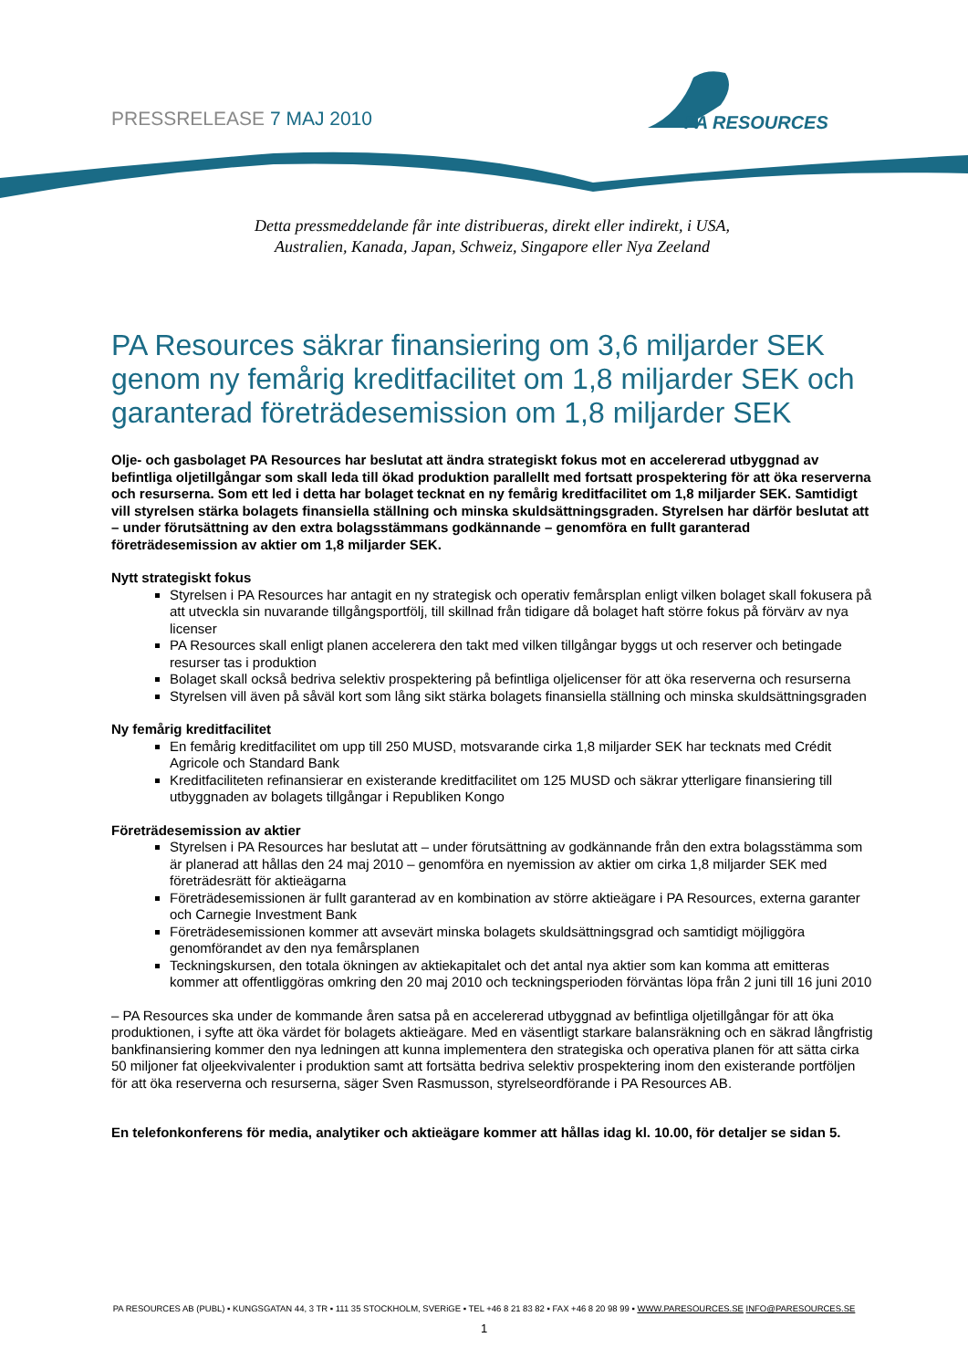PRESSRELEASE 7 MAJ 2010
PA RESOURCES
Detta pressmeddelande får inte distribueras, direkt eller indirekt, i USA,
Australien, Kanada, Japan, Schweiz, Singapore eller Nya Zeeland
PA Resources säkrar finansiering om 3,6 miljarder SEK genom ny femårig kreditfacilitet om 1,8 miljarder SEK och garanterad företrädesemission om 1,8 miljarder SEK
Olje- och gasbolaget PA Resources har beslutat att ändra strategiskt fokus mot en accelererad utbyggnad av befintliga oljetillgångar som skall leda till ökad produktion parallellt med fortsatt prospektering för att öka reserverna och resurserna. Som ett led i detta har bolaget tecknat en ny femårig kreditfacilitet om 1,8 miljarder SEK. Samtidigt vill styrelsen stärka bolagets finansiella ställning och minska skuldsättningsgraden. Styrelsen har därför beslutat att – under förutsättning av den extra bolagsstämmans godkännande – genomföra en fullt garanterad företrädesemission av aktier om 1,8 miljarder SEK.
Nytt strategiskt fokus
Styrelsen i PA Resources har antagit en ny strategisk och operativ femårsplan enligt vilken bolaget skall fokusera på att utveckla sin nuvarande tillgångsportfölj, till skillnad från tidigare då bolaget haft större fokus på förvärv av nya licenser
PA Resources skall enligt planen accelerera den takt med vilken tillgångar byggs ut och reserver och betingade resurser tas i produktion
Bolaget skall också bedriva selektiv prospektering på befintliga oljelicenser för att öka reserverna och resurserna
Styrelsen vill även på såväl kort som lång sikt stärka bolagets finansiella ställning och minska skuldsättningsgraden
Ny femårig kreditfacilitet
En femårig kreditfacilitet om upp till 250 MUSD, motsvarande cirka 1,8 miljarder SEK har tecknats med Crédit Agricole och Standard Bank
Kreditfaciliteten refinansierar en existerande kreditfacilitet om 125 MUSD och säkrar ytterligare finansiering till utbyggnaden av bolagets tillgångar i Republiken Kongo
Företrädesemission av aktier
Styrelsen i PA Resources har beslutat att – under förutsättning av godkännande från den extra bolagsstämma som är planerad att hållas den 24 maj 2010 – genomföra en nyemission av aktier om cirka 1,8 miljarder SEK med företrädesrätt för aktieägarna
Företrädesemissionen är fullt garanterad av en kombination av större aktieägare i PA Resources, externa garanter och Carnegie Investment Bank
Företrädesemissionen kommer att avsevärt minska bolagets skuldsättningsgrad och samtidigt möjliggöra genomförandet av den nya femårsplanen
Teckningskursen, den totala ökningen av aktiekapitalet och det antal nya aktier som kan komma att emitteras kommer att offentliggöras omkring den 20 maj 2010 och teckningsperioden förväntas löpa från 2 juni till 16 juni 2010
– PA Resources ska under de kommande åren satsa på en accelererad utbyggnad av befintliga oljetillgångar för att öka produktionen, i syfte att öka värdet för bolagets aktieägare. Med en väsentligt starkare balansräkning och en säkrad långfristig bankfinansiering kommer den nya ledningen att kunna implementera den strategiska och operativa planen för att sätta cirka 50 miljoner fat oljeekvivalenter i produktion samt att fortsätta bedriva selektiv prospektering inom den existerande portföljen för att öka reserverna och resurserna, säger Sven Rasmusson, styrelseordförande i PA Resources AB.
En telefonkonferens för media, analytiker och aktieägare kommer att hållas idag kl. 10.00, för detaljer se sidan 5.
PA RESOURCES AB (PUBL) ▪ KUNGSGATAN 44, 3 TR ▪ 111 35 STOCKHOLM, SVERiGE ▪ TEL +46 8 21 83 82 ▪ FAX +46 8 20 98 99 ▪ WWW.PARESOURCES.SE INFO@PARESOURCES.SE
1